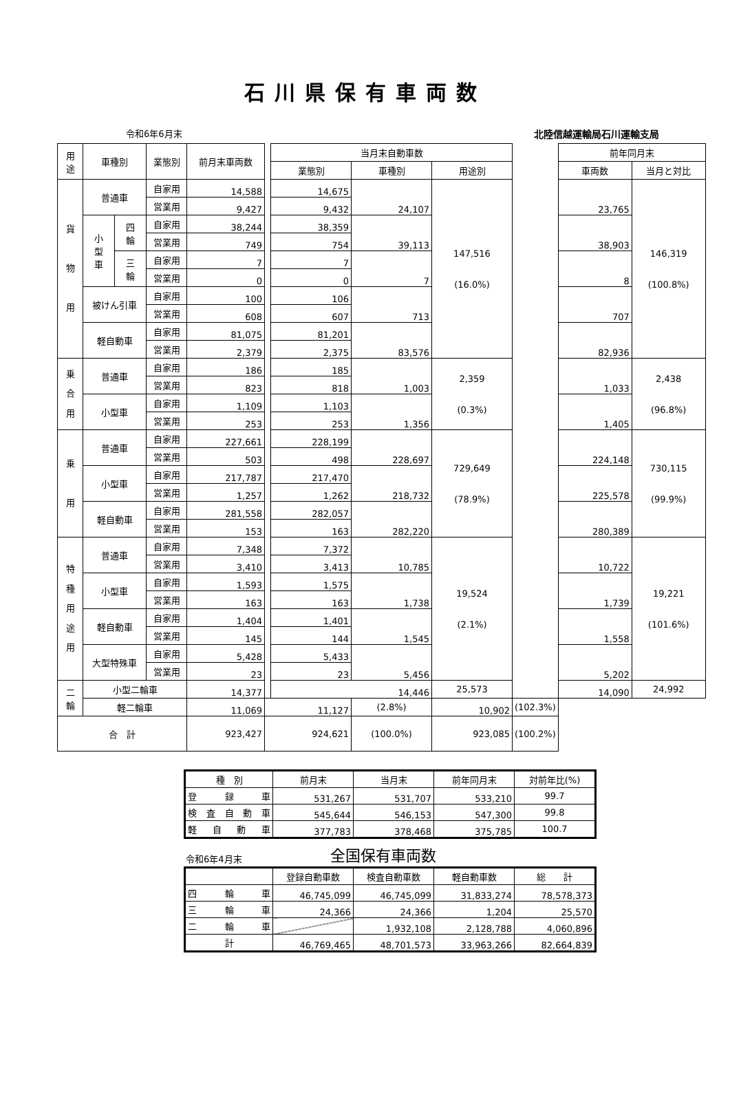石川県保有車両数
令和6年6月末 北陸信越運輸局石川運輸支局
| 用 途 | 車種別 | | 業態別 | 前月末車両数 | | 当月末自動車数 | | | | 前年同月末 | |
| | | | | | | 業態別 | 車種別 | 用途別 | | 車両数 | 当月と対比 |
| 貨 物 用 | 普通車 | | 自家用 | 14,588 | | 14,675 | 24,107 | 147,516 (16.0%) | | 23,765 | 146,319 (100.8%) |
| | | | 営業用 | 9,427 | | 9,432 | | | | | |
| | 小 型 車 | 四 輪 | 自家用 | 38,244 | | 38,359 | 39,113 | | | 38,903 | |
| | | | 営業用 | 749 | | 754 | | | | | |
| | | 三 輪 | 自家用 | 7 | | 7 | 7 | | | 8 | |
| | | | 営業用 | 0 | | 0 | | | | | |
| | 被けん引車 | | 自家用 | 100 | | 106 | 713 | | | 707 | |
| | | | 営業用 | 608 | | 607 | | | | | |
| | 軽自動車 | | 自家用 | 81,075 | | 81,201 | 83,576 | | | 82,936 | |
| | | | 営業用 | 2,379 | | 2,375 | | | | | |
| 乗 合 用 | 普通車 | | 自家用 | 186 | | 185 | 1,003 | 2,359 (0.3%) | | 1,033 | 2,438 (96.8%) |
| | | | 営業用 | 823 | | 818 | | | | | |
| | 小型車 | | 自家用 | 1,109 | | 1,103 | 1,356 | | | 1,405 | |
| | | | 営業用 | 253 | | 253 | | | | | |
| 乗 用 | 普通車 | | 自家用 | 227,661 | | 228,199 | 228,697 | 729,649 (78.9%) | | 224,148 | 730,115 (99.9%) |
| | | | 営業用 | 503 | | 498 | | | | | |
| | 小型車 | | 自家用 | 217,787 | | 217,470 | 218,732 | | | 225,578 | |
| | | | 営業用 | 1,257 | | 1,262 | | | | | |
| | 軽自動車 | | 自家用 | 281,558 | | 282,057 | 282,220 | | | 280,389 | |
| | | | 営業用 | 153 | | 163 | | | | | |
| 特 種 用 途 用 | 普通車 | | 自家用 | 7,348 | | 7,372 | 10,785 | 19,524 (2.1%) | | 10,722 | 19,221 (101.6%) |
| | | | 営業用 | 3,410 | | 3,413 | | | | | |
| | 小型車 | | 自家用 | 1,593 | | 1,575 | 1,738 | | | 1,739 | |
| | | | 営業用 | 163 | | 163 | | | | | |
| | 軽自動車 | | 自家用 | 1,404 | | 1,401 | 1,545 | | | 1,558 | |
| | | | 営業用 | 145 | | 144 | | | | | |
| | 大型特殊車 | | 自家用 | 5,428 | | 5,433 | 5,456 | | | 5,202 | |
| | | | 営業用 | 23 | | 23 | | | | | |
| 二 輪 | 小型二輪車 | | | 14,377 | | 14,446 | | 25,573 | | 14,090 | 24,992 |
| | 軽二輪車 | | | 11,069 | 11,127 | | (2.8%) | 10,902 | (102.3%) | | |
| 合 計 | | | | 923,427 | 924,621 | | (100.0%) | 923,085 | (100.2%) | | |
| 種 別 | 前月末 | 当月末 | 前年同月末 | 対前年比(%) |
| --- | --- | --- | --- | --- |
| 登 録 車 | 531,267 | 531,707 | 533,210 | 99.7 |
| 検 査 自 動 車 | 545,644 | 546,153 | 547,300 | 99.8 |
| 軽 自 動 車 | 377,783 | 378,468 | 375,785 | 100.7 |
令和6年4月末 全国保有車両数
| | 登録自動車数 | 検査自動車数 | 軽自動車数 | 総 計 |
| --- | --- | --- | --- | --- |
| 四 輪 車 | 46,745,099 | 46,745,099 | 31,833,274 | 78,578,373 |
| 三 輪 車 | 24,366 | 24,366 | 1,204 | 25,570 |
| 二 輪 車 | | 1,932,108 | 2,128,788 | 4,060,896 |
| 計 | 46,769,465 | 48,701,573 | 33,963,266 | 82,664,839 |